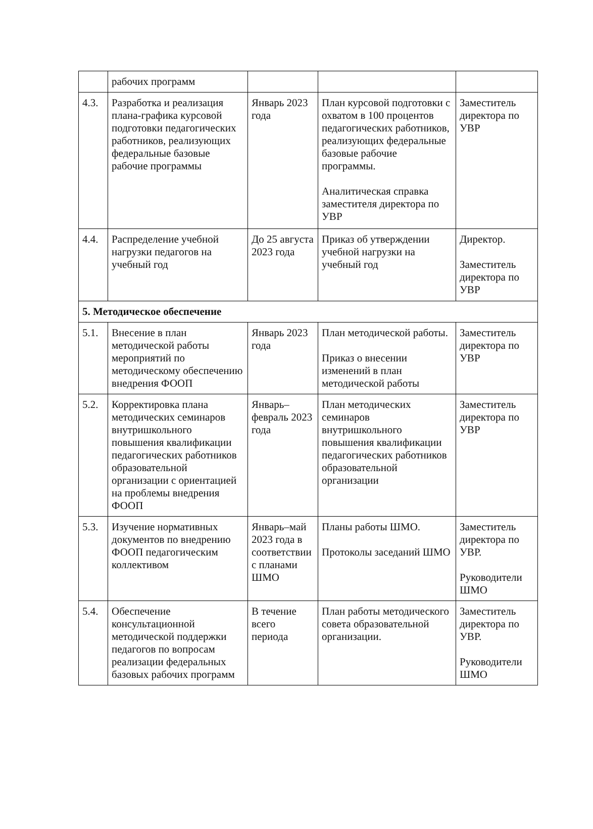| | рабочих программ | | | |
| 4.3. | Разработка и реализация плана-графика курсовой подготовки педагогических работников, реализующих федеральные базовые рабочие программы | Январь 2023 года | План курсовой подготовки с охватом в 100 процентов педагогических работников, реализующих федеральные базовые рабочие программы. Аналитическая справка заместителя директора по УВР | Заместитель директора по УВР |
| 4.4. | Распределение учебной нагрузки педагогов на учебный год | До 25 августа 2023 года | Приказ об утверждении учебной нагрузки на учебный год | Директор. Заместитель директора по УВР |
| 5. Методическое обеспечение | | | | |
| 5.1. | Внесение в план методической работы мероприятий по методическому обеспечению внедрения ФООП | Январь 2023 года | План методической работы. Приказ о внесении изменений в план методической работы | Заместитель директора по УВР |
| 5.2. | Корректировка плана методических семинаров внутришкольного повышения квалификации педагогических работников образовательной организации с ориентацией на проблемы внедрения ФООП | Январь–февраль 2023 года | План методических семинаров внутришкольного повышения квалификации педагогических работников образовательной организации | Заместитель директора по УВР |
| 5.3. | Изучение нормативных документов по внедрению ФООП педагогическим коллективом | Январь–май 2023 года в соответствии с планами ШМО | Планы работы ШМО. Протоколы заседаний ШМО | Заместитель директора по УВР. Руководители ШМО |
| 5.4. | Обеспечение консультационной методической поддержки педагогов по вопросам реализации федеральных базовых рабочих программ | В течение всего периода | План работы методического совета образовательной организации. | Заместитель директора по УВР. Руководители ШМО |